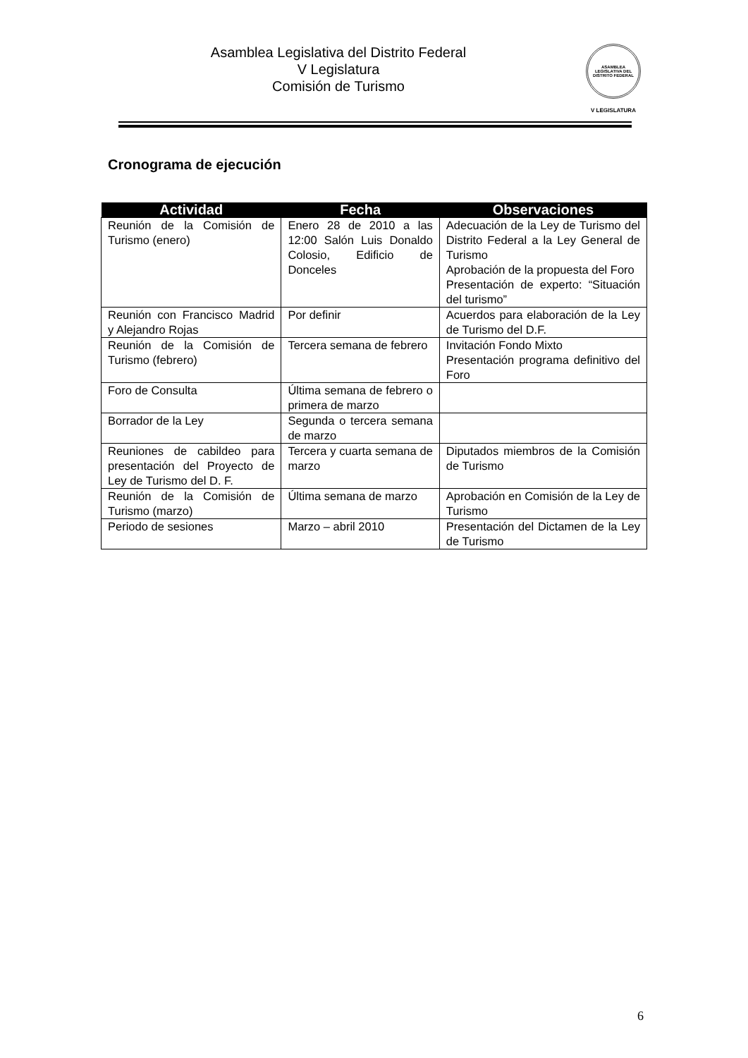Asamblea Legislativa del Distrito Federal
V Legislatura
Comisión de Turismo
ASAMBLEA LEGISLATIVA DEL DISTRITO FEDERAL
V LEGISLATURA
Cronograma de ejecución
| Actividad | Fecha | Observaciones |
| --- | --- | --- |
| Reunión de la Comisión de Turismo (enero) | Enero 28 de 2010 a las 12:00 Salón Luis Donaldo Colosio, Edificio de Donceles | Adecuación de la Ley de Turismo del Distrito Federal a la Ley General de Turismo Aprobación de la propuesta del Foro Presentación de experto: “Situación del turismo” |
| Reunión con Francisco Madrid y Alejandro Rojas | Por definir | Acuerdos para elaboración de la Ley de Turismo del D.F. |
| Reunión de la Comisión de Turismo (febrero) | Tercera semana de febrero | Invitación Fondo Mixto Presentación programa definitivo del Foro |
| Foro de Consulta | Última semana de febrero o primera de marzo | |
| Borrador de la Ley | Segunda o tercera semana de marzo | |
| Reuniones de cabildeo para presentación del Proyecto de Ley de Turismo del D. F. | Tercera y cuarta semana de marzo | Diputados miembros de la Comisión de Turismo |
| Reunión de la Comisión de Turismo (marzo) | Última semana de marzo | Aprobación en Comisión de la Ley de Turismo |
| Periodo de sesiones | Marzo – abril 2010 | Presentación del Dictamen de la Ley de Turismo |
6